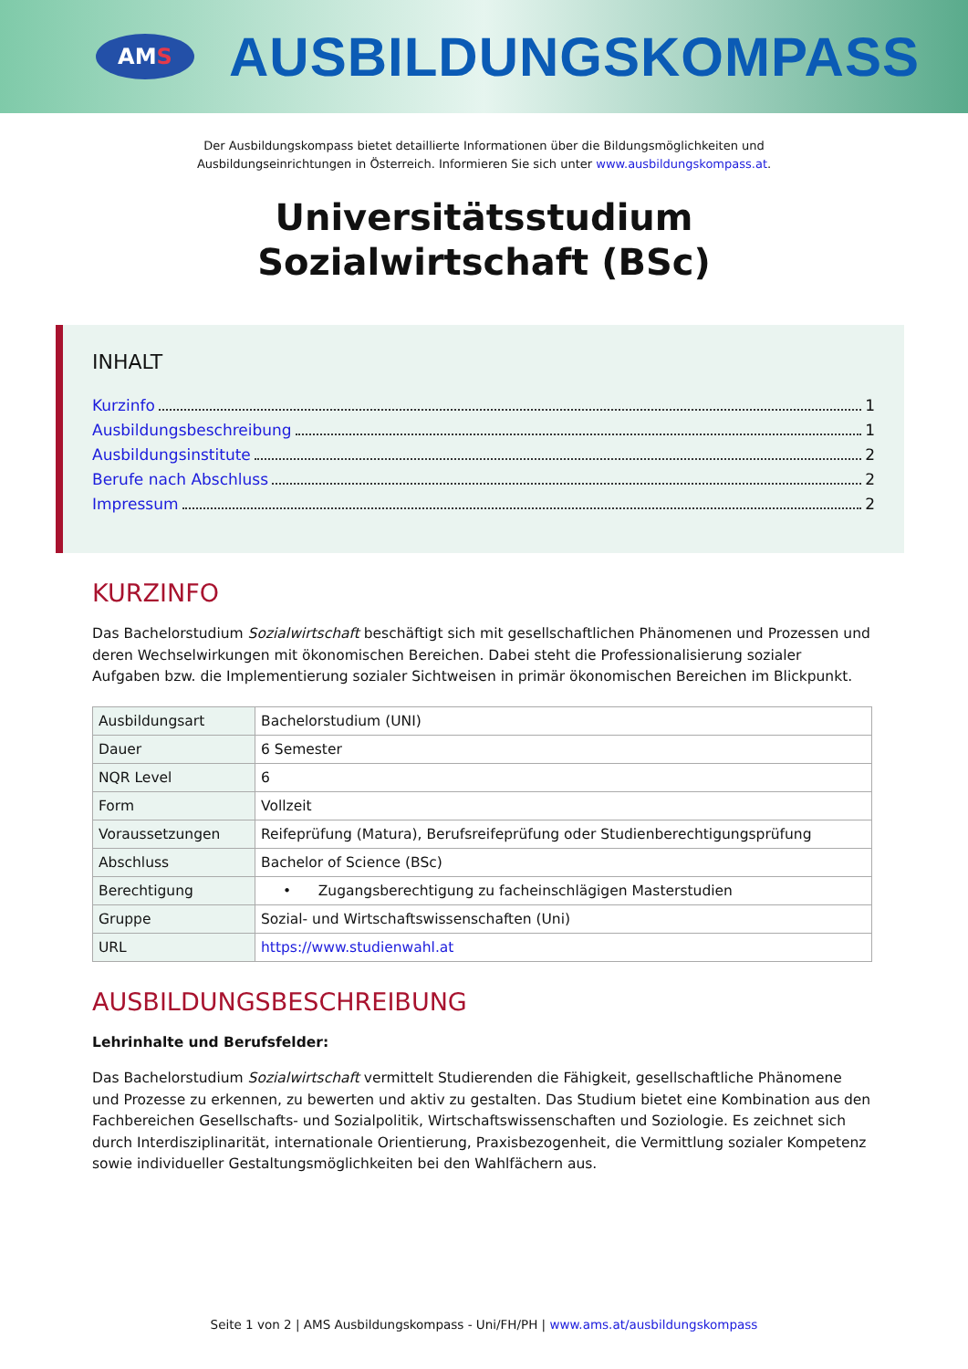AM S
AUSBILDUNGSKOMPASS
Der Ausbildungskompass bietet detaillierte Informationen über die Bildungsmöglichkeiten und
Ausbildungseinrichtungen in Österreich. Informieren Sie sich unter www.ausbildungskompass.at.
Universitätsstudium
Sozialwirtschaft (BSc)
INHALT
Kurzinfo 1
Ausbildungsbeschreibung 1
Ausbildungsinstitute 2
Berufe nach Abschluss 2
Impressum 2
KURZINFO
Das Bachelorstudium Sozialwirtschaft beschäftigt sich mit gesellschaftlichen Phänomenen und Prozessen und deren Wechselwirkungen mit ökonomischen Bereichen. Dabei steht die Professionalisierung sozialer Aufgaben bzw. die Implementierung sozialer Sichtweisen in primär ökonomischen Bereichen im Blickpunkt.
| Ausbildungsart | Bachelorstudium (UNI) |
| Dauer | 6 Semester |
| NQR Level | 6 |
| Form | Vollzeit |
| Voraussetzungen | Reifeprüfung (Matura), Berufsreifeprüfung oder Studienberechtigungsprüfung |
| Abschluss | Bachelor of Science (BSc) |
| Berechtigung | • Zugangsberechtigung zu facheinschlägigen Masterstudien |
| Gruppe | Sozial- und Wirtschaftswissenschaften (Uni) |
| URL | https://www.studienwahl.at |
AUSBILDUNGSBESCHREIBUNG
Lehrinhalte und Berufsfelder:
Das Bachelorstudium Sozialwirtschaft vermittelt Studierenden die Fähigkeit, gesellschaftliche Phänomene und Prozesse zu erkennen, zu bewerten und aktiv zu gestalten. Das Studium bietet eine Kombination aus den Fachbereichen Gesellschafts- und Sozialpolitik, Wirtschaftswissenschaften und Soziologie. Es zeichnet sich durch Interdisziplinarität, internationale Orientierung, Praxisbezogenheit, die Vermittlung sozialer Kompetenz sowie individueller Gestaltungsmöglichkeiten bei den Wahlfächern aus.
Seite 1 von 2 | AMS Ausbildungskompass - Uni/FH/PH | www.ams.at/ausbildungskompass